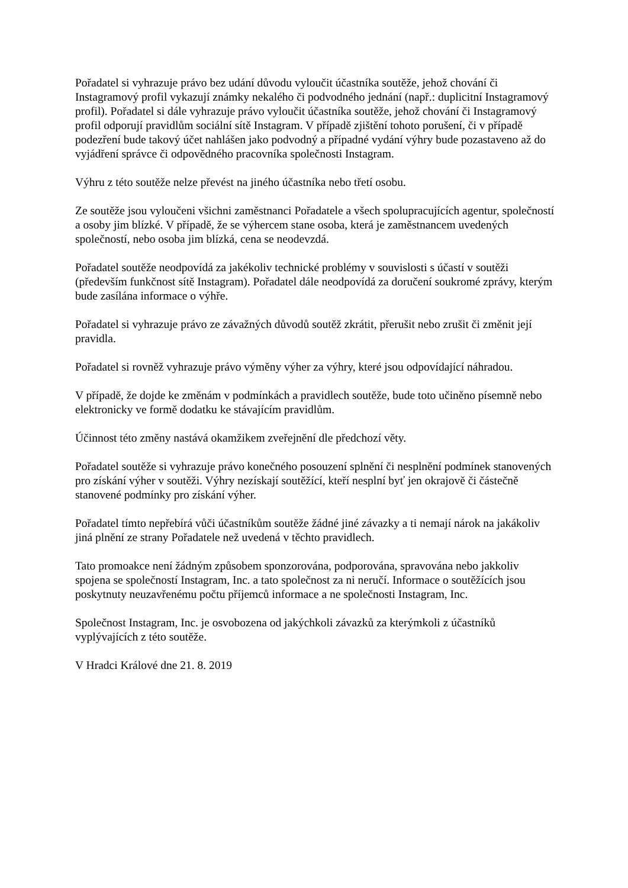Pořadatel si vyhrazuje právo bez udání důvodu vyloučit účastníka soutěže, jehož chování či Instagramový profil vykazují známky nekalého či podvodného jednání (např.: duplicitní Instagramový profil). Pořadatel si dále vyhrazuje právo vyloučit účastníka soutěže, jehož chování či Instagramový profil odporují pravidlům sociální sítě Instagram. V případě zjištění tohoto porušení, či v případě podezření bude takový účet nahlášen jako podvodný a případné vydání výhry bude pozastaveno až do vyjádření správce či odpovědného pracovníka společnosti Instagram.
Výhru z této soutěže nelze převést na jiného účastníka nebo třetí osobu.
Ze soutěže jsou vyloučeni všichni zaměstnanci Pořadatele a všech spolupracujících agentur, společností a osoby jim blízké. V případě, že se výhercem stane osoba, která je zaměstnancem uvedených společností, nebo osoba jim blízká, cena se neodevzdá.
Pořadatel soutěže neodpovídá za jakékoliv technické problémy v souvislosti s účastí v soutěži (především funkčnost sítě Instagram). Pořadatel dále neodpovídá za doručení soukromé zprávy, kterým bude zasílána informace o výhře.
Pořadatel si vyhrazuje právo ze závažných důvodů soutěž zkrátit, přerušit nebo zrušit či změnit její pravidla.
Pořadatel si rovněž vyhrazuje právo výměny výher za výhry, které jsou odpovídající náhradou.
V případě, že dojde ke změnám v podmínkách a pravidlech soutěže, bude toto učiněno písemně nebo elektronicky ve formě dodatku ke stávajícím pravidlům.
Účinnost této změny nastává okamžikem zveřejnění dle předchozí věty.
Pořadatel soutěže si vyhrazuje právo konečného posouzení splnění či nesplnění podmínek stanovených pro získání výher v soutěži. Výhry nezískají soutěžící, kteří nesplní byť jen okrajově či částečně stanovené podmínky pro získání výher.
Pořadatel tímto nepřebírá vůči účastníkům soutěže žádné jiné závazky a ti nemají nárok na jakákoliv jiná plnění ze strany Pořadatele než uvedená v těchto pravidlech.
Tato promoakce není žádným způsobem sponzorována, podporována, spravována nebo jakkoliv spojena se společností Instagram, Inc. a tato společnost za ni neručí. Informace o soutěžících jsou poskytnuty neuzavřenému počtu příjemců informace a ne společnosti Instagram, Inc.
Společnost Instagram, Inc. je osvobozena od jakýchkoli závazků za kterýmkoli z účastníků vyplývajících z této soutěže.
V Hradci Králové dne 21. 8. 2019